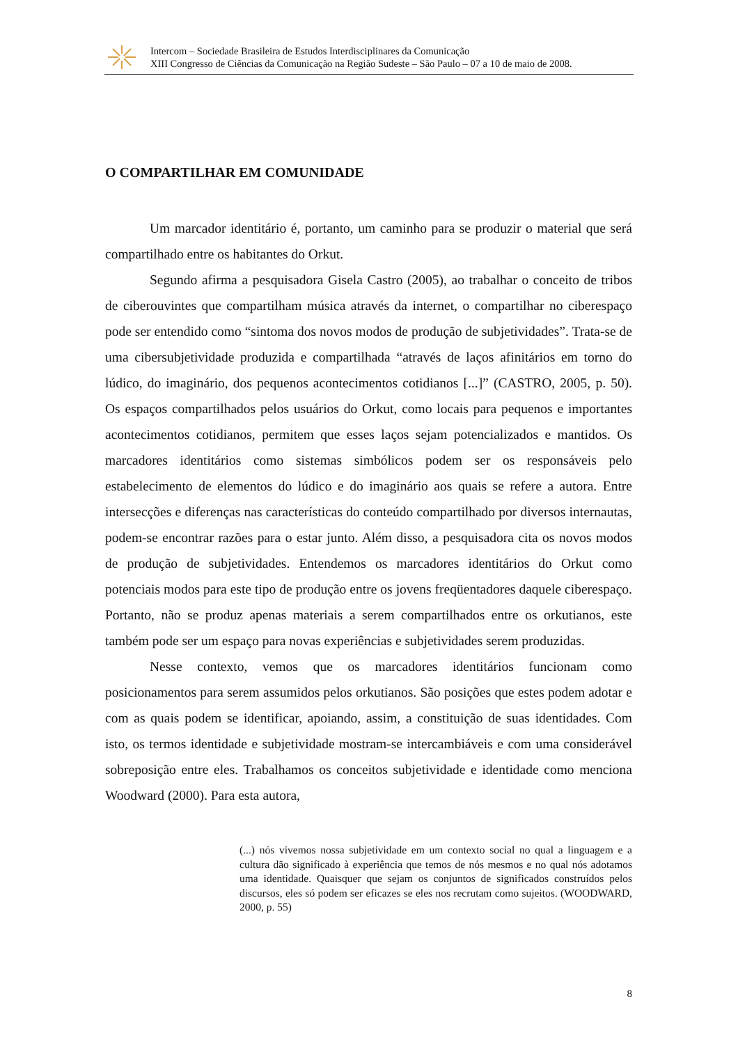Intercom – Sociedade Brasileira de Estudos Interdisciplinares da Comunicação
XIII Congresso de Ciências da Comunicação na Região Sudeste – São Paulo – 07 a 10 de maio de 2008.
O COMPARTILHAR EM COMUNIDADE
Um marcador identitário é, portanto, um caminho para se produzir o material que será compartilhado entre os habitantes do Orkut.
Segundo afirma a pesquisadora Gisela Castro (2005), ao trabalhar o conceito de tribos de ciberouvintes que compartilham música através da internet, o compartilhar no ciberespaço pode ser entendido como “sintoma dos novos modos de produção de subjetividades”. Trata-se de uma cibersubjetividade produzida e compartilhada “através de laços afinitários em torno do lúdico, do imaginário, dos pequenos acontecimentos cotidianos [...]” (CASTRO, 2005, p. 50). Os espaços compartilhados pelos usuários do Orkut, como locais para pequenos e importantes acontecimentos cotidianos, permitem que esses laços sejam potencializados e mantidos. Os marcadores identitários como sistemas simbólicos podem ser os responsáveis pelo estabelecimento de elementos do lúdico e do imaginário aos quais se refere a autora. Entre intersecções e diferenças nas características do conteúdo compartilhado por diversos internautas, podem-se encontrar razões para o estar junto. Além disso, a pesquisadora cita os novos modos de produção de subjetividades. Entendemos os marcadores identitários do Orkut como potenciais modos para este tipo de produção entre os jovens freqüentadores daquele ciberespaço. Portanto, não se produz apenas materiais a serem compartilhados entre os orkutianos, este também pode ser um espaço para novas experiências e subjetividades serem produzidas.
Nesse contexto, vemos que os marcadores identitários funcionam como posicionamentos para serem assumidos pelos orkutianos. São posições que estes podem adotar e com as quais podem se identificar, apoiando, assim, a constituição de suas identidades. Com isto, os termos identidade e subjetividade mostram-se intercambiáveis e com uma considerável sobreposição entre eles. Trabalhamos os conceitos subjetividade e identidade como menciona Woodward (2000). Para esta autora,
(...) nós vivemos nossa subjetividade em um contexto social no qual a linguagem e a cultura dão significado à experiência que temos de nós mesmos e no qual nós adotamos uma identidade. Quaisquer que sejam os conjuntos de significados construídos pelos discursos, eles só podem ser eficazes se eles nos recrutam como sujeitos. (WOODWARD, 2000, p. 55)
8